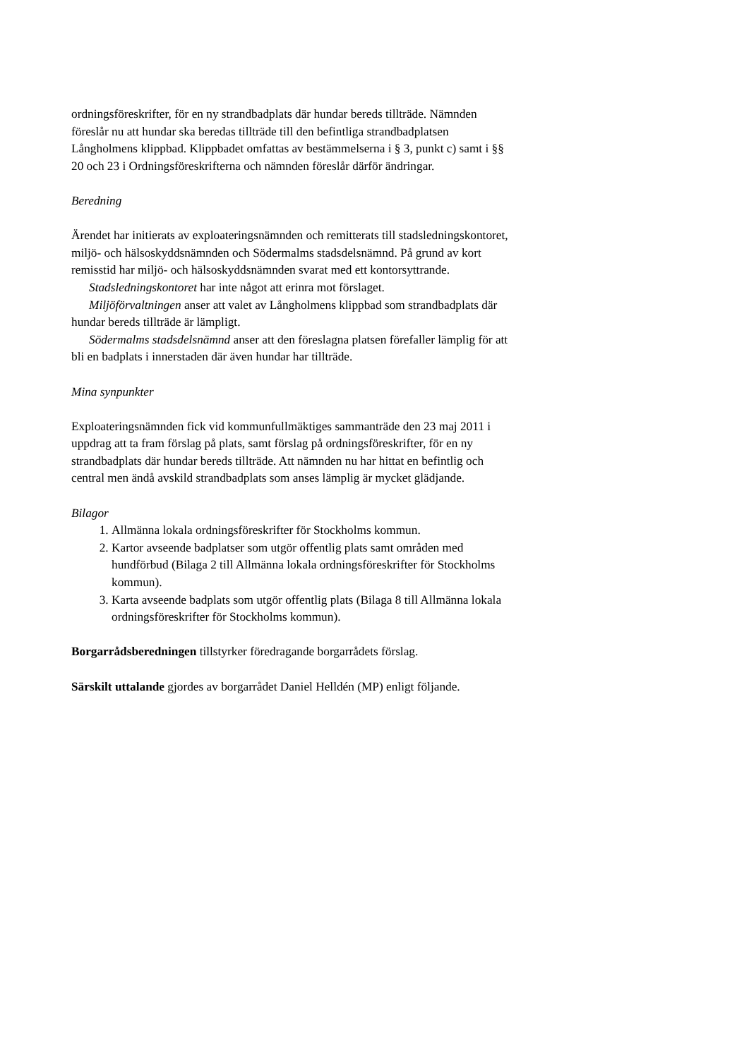ordningsföreskrifter, för en ny strandbadplats där hundar bereds tillträde. Nämnden föreslår nu att hundar ska beredas tillträde till den befintliga strandbadplatsen Långholmens klippbad. Klippbadet omfattas av bestämmelserna i § 3, punkt c) samt i §§ 20 och 23 i Ordningsföreskrifterna och nämnden föreslår därför ändringar.
Beredning
Ärendet har initierats av exploateringsnämnden och remitterats till stadsledningskontoret, miljö- och hälsoskyddsnämnden och Södermalms stadsdelsnämnd. På grund av kort remisstid har miljö- och hälsoskyddsnämnden svarat med ett kontorsyttrande.
Stadsledningskontoret har inte något att erinra mot förslaget.
Miljöförvaltningen anser att valet av Långholmens klippbad som strandbadplats där hundar bereds tillträde är lämpligt.
Södermalms stadsdelsnämnd anser att den föreslagna platsen förefaller lämplig för att bli en badplats i innerstaden där även hundar har tillträde.
Mina synpunkter
Exploateringsnämnden fick vid kommunfullmäktiges sammanträde den 23 maj 2011 i uppdrag att ta fram förslag på plats, samt förslag på ordningsföreskrifter, för en ny strandbadplats där hundar bereds tillträde. Att nämnden nu har hittat en befintlig och central men ändå avskild strandbadplats som anses lämplig är mycket glädjande.
Bilagor
1. Allmänna lokala ordningsföreskrifter för Stockholms kommun.
2. Kartor avseende badplatser som utgör offentlig plats samt områden med hundförbud (Bilaga 2 till Allmänna lokala ordningsföreskrifter för Stockholms kommun).
3. Karta avseende badplats som utgör offentlig plats (Bilaga 8 till Allmänna lokala ordningsföreskrifter för Stockholms kommun).
Borgarrådsberedningen tillstyrker föredragande borgarrådets förslag.
Särskilt uttalande gjordes av borgarrådet Daniel Helldén (MP) enligt följande.